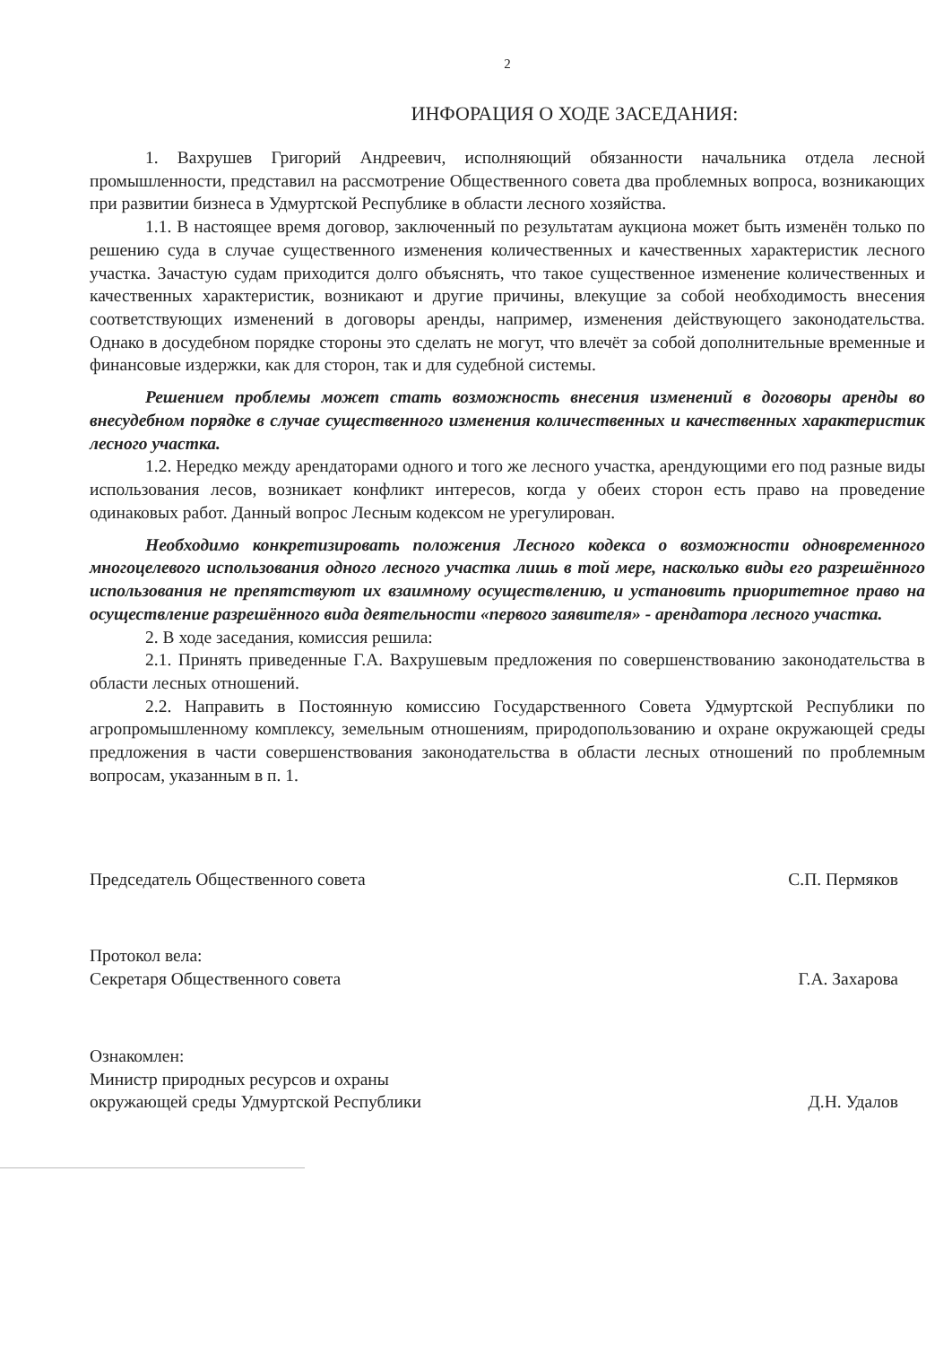2
ИНФОРАЦИЯ О ХОДЕ ЗАСЕДАНИЯ:
1. Вахрушев Григорий Андреевич, исполняющий обязанности начальника отдела лесной промышленности, представил на рассмотрение Общественного совета два проблемных вопроса, возникающих при развитии бизнеса в Удмуртской Республике в области лесного хозяйства.
1.1. В настоящее время договор, заключенный по результатам аукциона может быть изменён только по решению суда в случае существенного изменения количественных и качественных характеристик лесного участка. Зачастую судам приходится долго объяснять, что такое существенное изменение количественных и качественных характеристик, возникают и другие причины, влекущие за собой необходимость внесения соответствующих изменений в договоры аренды, например, изменения действующего законодательства. Однако в досудебном порядке стороны это сделать не могут, что влечёт за собой дополнительные временные и финансовые издержки, как для сторон, так и для судебной системы.
Решением проблемы может стать возможность внесения изменений в договоры аренды во внесудебном порядке в случае существенного изменения количественных и качественных характеристик лесного участка.
1.2. Нередко между арендаторами одного и того же лесного участка, арендующими его под разные виды использования лесов, возникает конфликт интересов, когда у обеих сторон есть право на проведение одинаковых работ. Данный вопрос Лесным кодексом не урегулирован.
Необходимо конкретизировать положения Лесного кодекса о возможности одновременного многоцелевого использования одного лесного участка лишь в той мере, насколько виды его разрешённого использования не препятствуют их взаимному осуществлению, и установить приоритетное право на осуществление разрешённого вида деятельности «первого заявителя» - арендатора лесного участка.
2. В ходе заседания, комиссия решила:
2.1. Принять приведенные Г.А. Вахрушевым предложения по совершенствованию законодательства в области лесных отношений.
2.2. Направить в Постоянную комиссию Государственного Совета Удмуртской Республики по агропромышленному комплексу, земельным отношениям, природопользованию и охране окружающей среды предложения в части совершенствования законодательства в области лесных отношений по проблемным вопросам, указанным в п. 1.
Председатель Общественного совета
С.П. Пермяков
Протокол вела:
Секретаря Общественного совета
Г.А. Захарова
Ознакомлен:
Министр природных ресурсов и охраны
окружающей среды Удмуртской Республики
Д.Н. Удалов